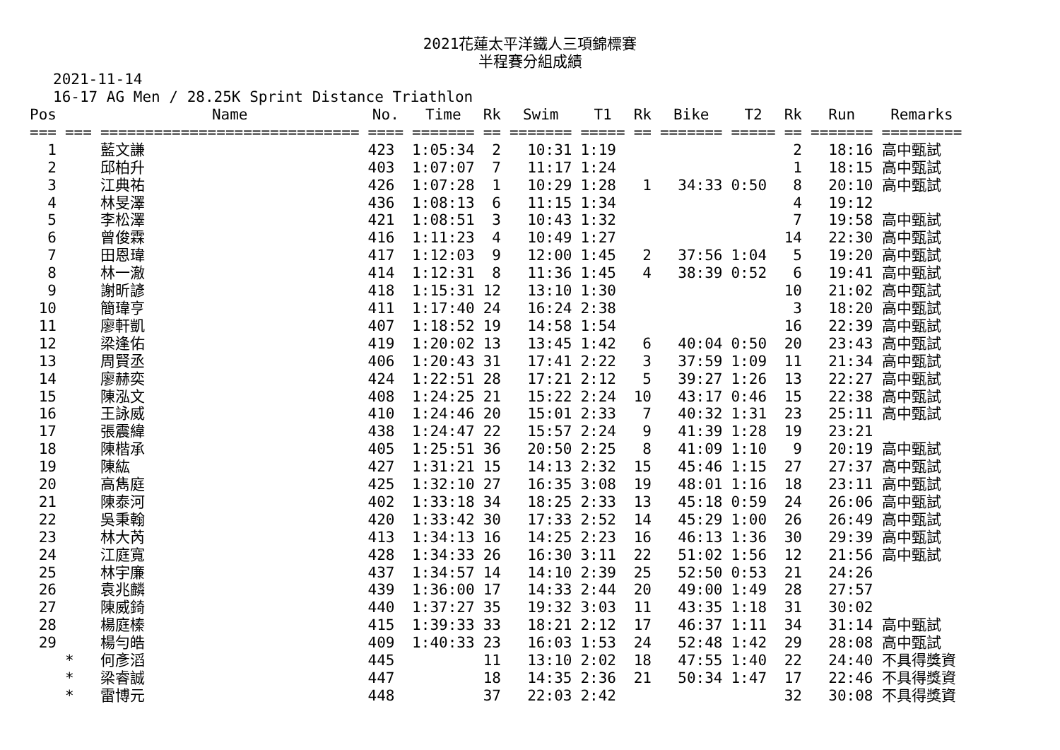2021花蓮太平洋鐵人三項錦標賽
半程賽分組成績
2021-11-14 16-17 AG Men / 28.25K Sprint Distance Triathlon
| Pos | | Name | No. | Time | Rk | Swim | T1 | Rk | Bike | T2 | Rk | Run | Remarks |
| --- | --- | --- | --- | --- | --- | --- | --- | --- | --- | --- | --- | --- | --- |
| === | === | ============================= | ==== | ======= | == | ======= | ===== | == | ======= | ===== | == | ======= | ========= |
| 1 | | 藍文謙 | 423 | 1:05:34 | 2 | 10:31 | 1:19 | | | | 2 | 18:16 | 高中甄試 |
| 2 | | 邱柏升 | 403 | 1:07:07 | 7 | 11:17 | 1:24 | | | | 1 | 18:15 | 高中甄試 |
| 3 | | 江典祐 | 426 | 1:07:28 | 1 | 10:29 | 1:28 | 1 | 34:33 | 0:50 | 8 | 20:10 | 高中甄試 |
| 4 | | 林旻澤 | 436 | 1:08:13 | 6 | 11:15 | 1:34 | | | | 4 | 19:12 | |
| 5 | | 李松澤 | 421 | 1:08:51 | 3 | 10:43 | 1:32 | | | | 7 | 19:58 | 高中甄試 |
| 6 | | 曾俊霖 | 416 | 1:11:23 | 4 | 10:49 | 1:27 | | | | 14 | 22:30 | 高中甄試 |
| 7 | | 田恩瑋 | 417 | 1:12:03 | 9 | 12:00 | 1:45 | 2 | 37:56 | 1:04 | 5 | 19:20 | 高中甄試 |
| 8 | | 林一澈 | 414 | 1:12:31 | 8 | 11:36 | 1:45 | 4 | 38:39 | 0:52 | 6 | 19:41 | 高中甄試 |
| 9 | | 謝昕諺 | 418 | 1:15:31 | 12 | 13:10 | 1:30 | | | | 10 | 21:02 | 高中甄試 |
| 10 | | 簡瑋亨 | 411 | 1:17:40 | 24 | 16:24 | 2:38 | | | | 3 | 18:20 | 高中甄試 |
| 11 | | 廖軒凱 | 407 | 1:18:52 | 19 | 14:58 | 1:54 | | | | 16 | 22:39 | 高中甄試 |
| 12 | | 梁逢佑 | 419 | 1:20:02 | 13 | 13:45 | 1:42 | 6 | 40:04 | 0:50 | 20 | 23:43 | 高中甄試 |
| 13 | | 周賢丞 | 406 | 1:20:43 | 31 | 17:41 | 2:22 | 3 | 37:59 | 1:09 | 11 | 21:34 | 高中甄試 |
| 14 | | 廖赫奕 | 424 | 1:22:51 | 28 | 17:21 | 2:12 | 5 | 39:27 | 1:26 | 13 | 22:27 | 高中甄試 |
| 15 | | 陳泓文 | 408 | 1:24:25 | 21 | 15:22 | 2:24 | 10 | 43:17 | 0:46 | 15 | 22:38 | 高中甄試 |
| 16 | | 王詠威 | 410 | 1:24:46 | 20 | 15:01 | 2:33 | 7 | 40:32 | 1:31 | 23 | 25:11 | 高中甄試 |
| 17 | | 張震緯 | 438 | 1:24:47 | 22 | 15:57 | 2:24 | 9 | 41:39 | 1:28 | 19 | 23:21 | |
| 18 | | 陳楷承 | 405 | 1:25:51 | 36 | 20:50 | 2:25 | 8 | 41:09 | 1:10 | 9 | 20:19 | 高中甄試 |
| 19 | | 陳紘 | 427 | 1:31:21 | 15 | 14:13 | 2:32 | 15 | 45:46 | 1:15 | 27 | 27:37 | 高中甄試 |
| 20 | | 高雋庭 | 425 | 1:32:10 | 27 | 16:35 | 3:08 | 19 | 48:01 | 1:16 | 18 | 23:11 | 高中甄試 |
| 21 | | 陳泰河 | 402 | 1:33:18 | 34 | 18:25 | 2:33 | 13 | 45:18 | 0:59 | 24 | 26:06 | 高中甄試 |
| 22 | | 吳秉翰 | 420 | 1:33:42 | 30 | 17:33 | 2:52 | 14 | 45:29 | 1:00 | 26 | 26:49 | 高中甄試 |
| 23 | | 林大芮 | 413 | 1:34:13 | 16 | 14:25 | 2:23 | 16 | 46:13 | 1:36 | 30 | 29:39 | 高中甄試 |
| 24 | | 江庭寬 | 428 | 1:34:33 | 26 | 16:30 | 3:11 | 22 | 51:02 | 1:56 | 12 | 21:56 | 高中甄試 |
| 25 | | 林宇廉 | 437 | 1:34:57 | 14 | 14:10 | 2:39 | 25 | 52:50 | 0:53 | 21 | 24:26 | |
| 26 | | 袁兆麟 | 439 | 1:36:00 | 17 | 14:33 | 2:44 | 20 | 49:00 | 1:49 | 28 | 27:57 | |
| 27 | | 陳威錡 | 440 | 1:37:27 | 35 | 19:32 | 3:03 | 11 | 43:35 | 1:18 | 31 | 30:02 | |
| 28 | | 楊庭榛 | 415 | 1:39:33 | 33 | 18:21 | 2:12 | 17 | 46:37 | 1:11 | 34 | 31:14 | 高中甄試 |
| 29 | | 楊勻皓 | 409 | 1:40:33 | 23 | 16:03 | 1:53 | 24 | 52:48 | 1:42 | 29 | 28:08 | 高中甄試 |
| | * | 何彥滔 | 445 | | 11 | 13:10 | 2:02 | 18 | 47:55 | 1:40 | 22 | 24:40 | 不具得獎資 |
| | * | 梁睿誠 | 447 | | 18 | 14:35 | 2:36 | 21 | 50:34 | 1:47 | 17 | 22:46 | 不具得獎資 |
| | * | 雷博元 | 448 | | 37 | 22:03 | 2:42 | | | | 32 | 30:08 | 不具得獎資 |